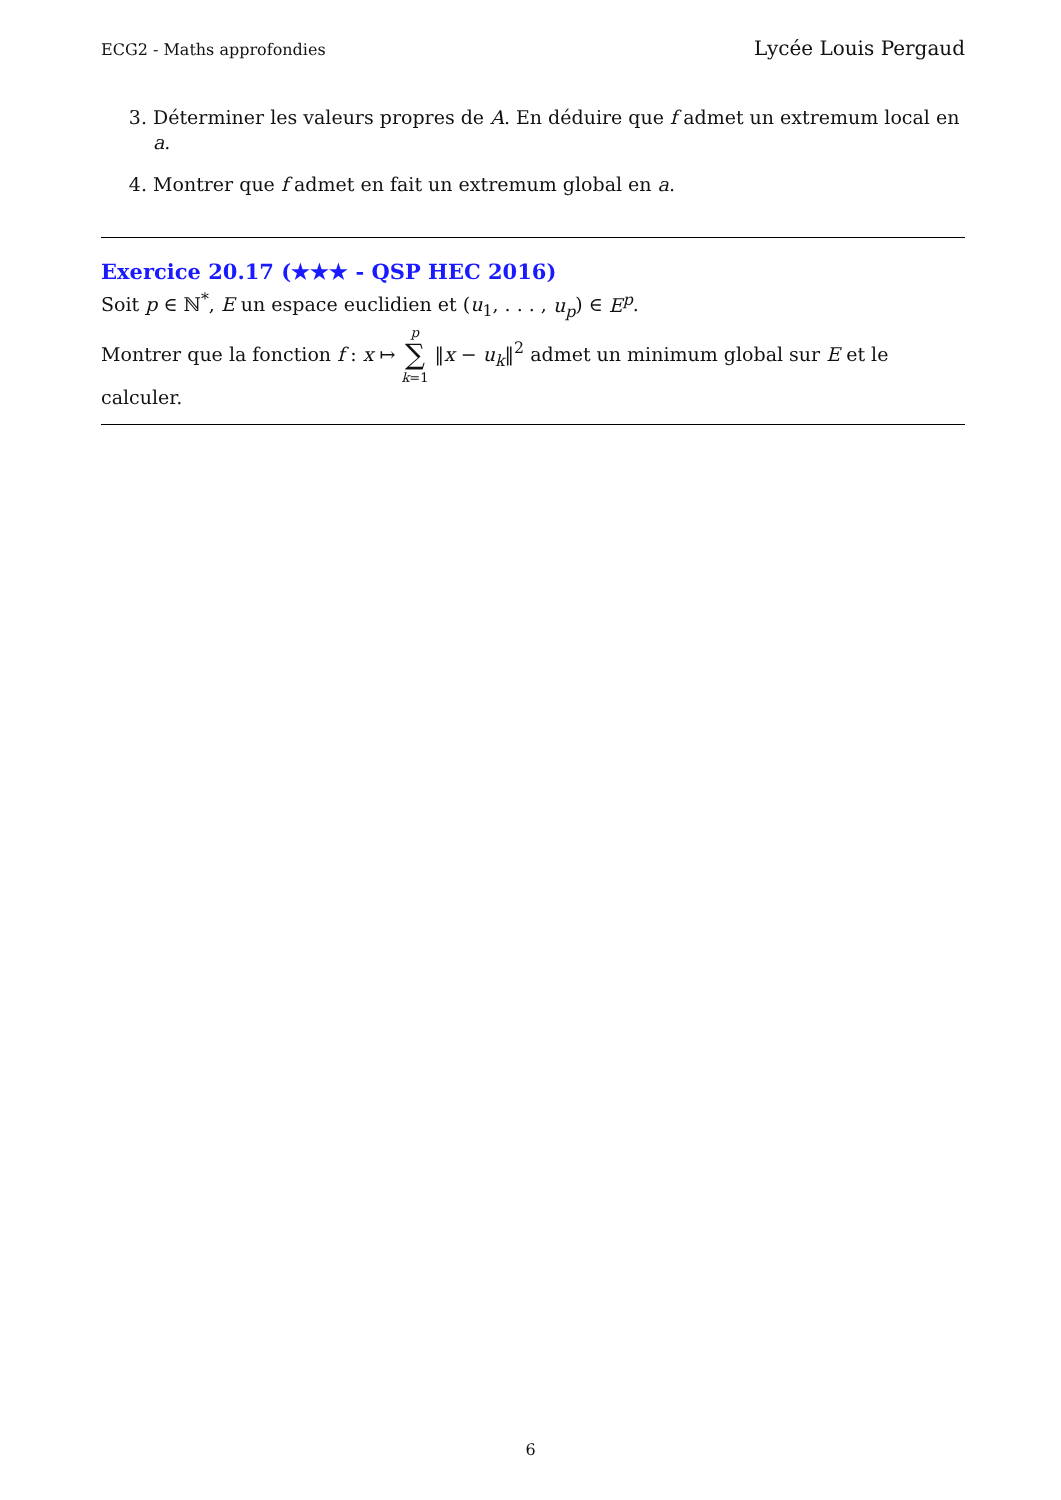ECG2 - Maths approfondies Lycée Louis Pergaud
3. Déterminer les valeurs propres de A. En déduire que f admet un extremum local en a.
4. Montrer que f admet en fait un extremum global en a.
Exercice 20.17 (★★★ - QSP HEC 2016)
Soit p ∈ ℕ<sup>*</sup>, E un espace euclidien et (u<sub>1</sub>, . . . , u<sub>p</sub>) ∈ E<sup>p</sup>.
Montrer que la fonction f : x ↦ p ∑ k=1 ‖x − u<sub>k</sub>‖<sup>2</sup> admet un minimum global sur E et le calculer.
6